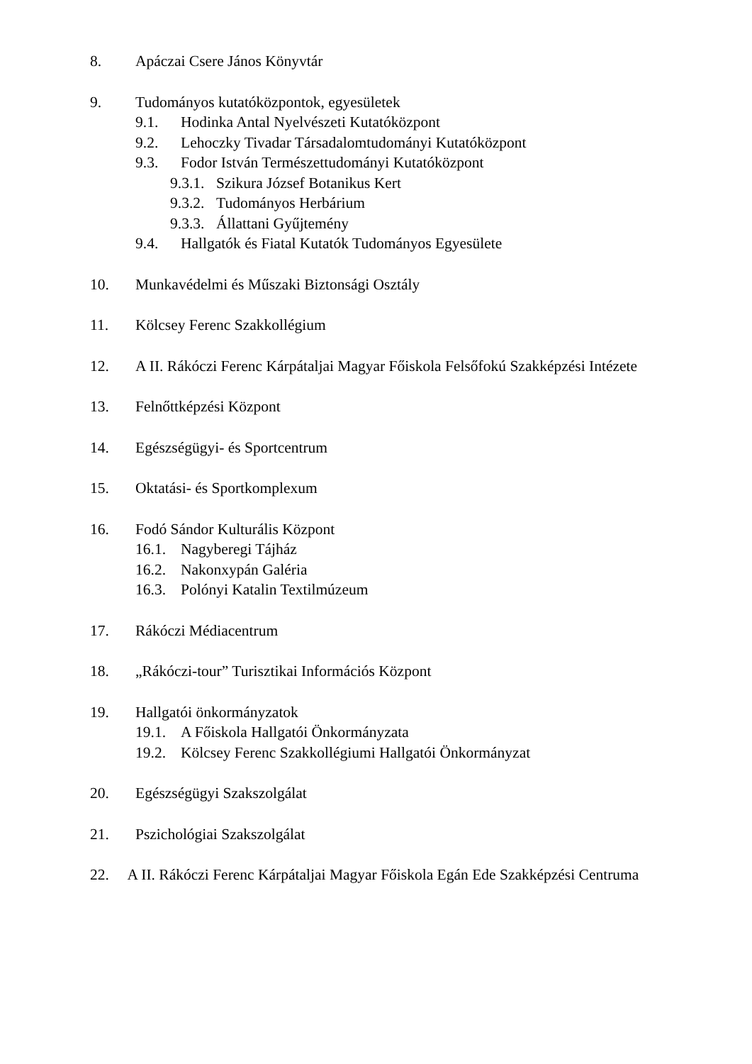8. Apáczai Csere János Könyvtár
9. Tudományos kutatóközpontok, egyesületek
9.1. Hodinka Antal Nyelvészeti Kutatóközpont
9.2. Lehoczky Tivadar Társadalomtudományi Kutatóközpont
9.3. Fodor István Természettudományi Kutatóközpont
9.3.1. Szikura József Botanikus Kert
9.3.2. Tudományos Herbárium
9.3.3. Állattani Gyűjtemény
9.4. Hallgatók és Fiatal Kutatók Tudományos Egyesülete
10. Munkavédelmi és Műszaki Biztonsági Osztály
11. Kölcsey Ferenc Szakkollégium
12. A II. Rákóczi Ferenc Kárpátaljai Magyar Főiskola Felsőfokú Szakképzési Intézete
13. Felnőttképzési Központ
14. Egészségügyi- és Sportcentrum
15. Oktatási- és Sportkomplexum
16. Fodó Sándor Kulturális Központ
16.1. Nagyberegi Tájház
16.2. Nakonxypán Galéria
16.3. Polónyi Katalin Textilmúzeum
17. Rákóczi Médiacentrum
18. „Rákóczi-tour” Turisztikai Információs Központ
19. Hallgatói önkormányzatok
19.1. A Főiskola Hallgatói Önkormányzata
19.2. Kölcsey Ferenc Szakkollégiumi Hallgatói Önkormányzat
20. Egészségügyi Szakszolgálat
21. Pszichológiai Szakszolgálat
22. A II. Rákóczi Ferenc Kárpátaljai Magyar Főiskola Egán Ede Szakképzési Centruma